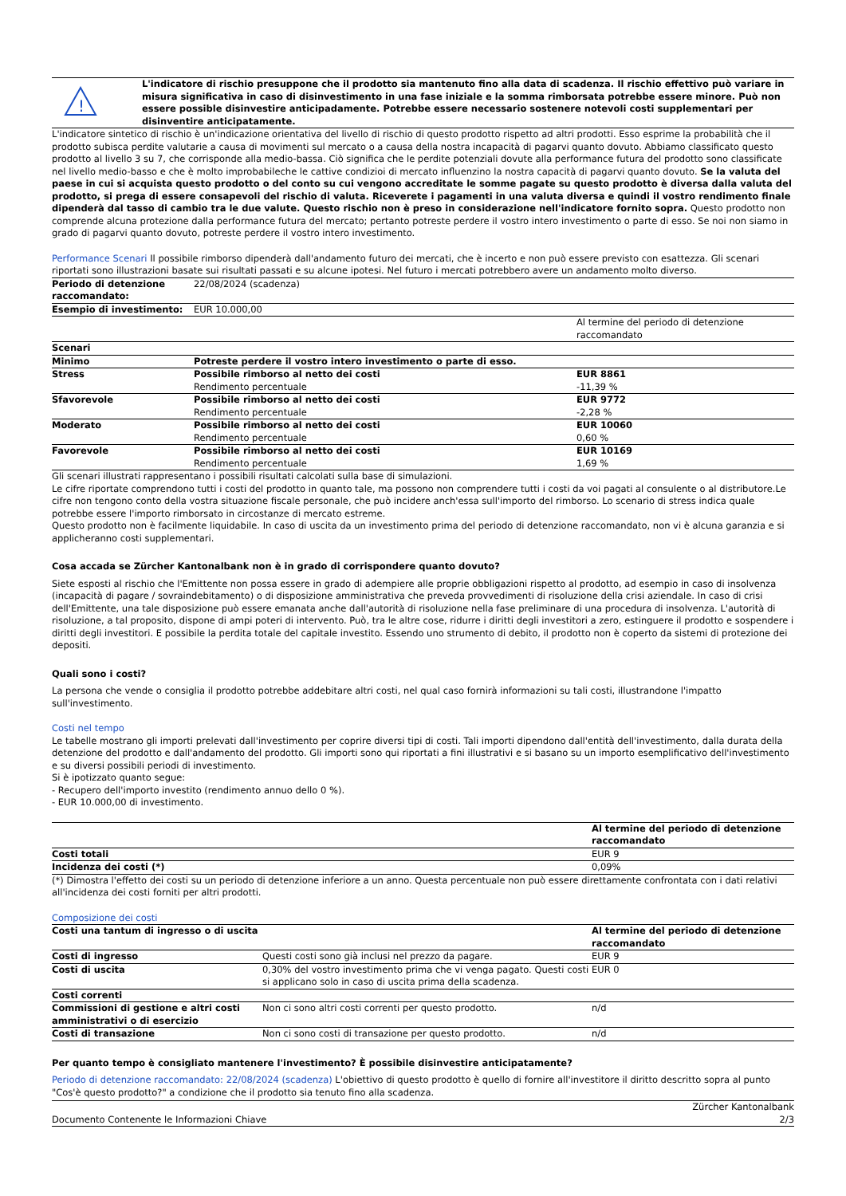| ! | L'indicatore di rischio presuppone che il prodotto sia mantenuto fino alla data di scadenza. Il rischio effettivo può variare in misura significativa in caso di disinvestimento in una fase iniziale e la somma rimborsata potrebbe essere minore. Può non essere possible disinvestire anticipadamente. Potrebbe essere necessario sostenere notevoli costi supplementari per disinventire anticipatamente. |
L'indicatore sintetico di rischio è un'indicazione orientativa del livello di rischio di questo prodotto rispetto ad altri prodotti. Esso esprime la probabilità che il prodotto subisca perdite valutarie a causa di movimenti sul mercato o a causa della nostra incapacità di pagarvi quanto dovuto. Abbiamo classificato questo prodotto al livello 3 su 7, che corrisponde alla medio-bassa. Ciò significa che le perdite potenziali dovute alla performance futura del prodotto sono classificate nel livello medio-basso e che è molto improbabileche le cattive condizioi di mercato influenzino la nostra capacità di pagarvi quanto dovuto. Se la valuta del paese in cui si acquista questo prodotto o del conto su cui vengono accreditate le somme pagate su questo prodotto è diversa dalla valuta del prodotto, si prega di essere consapevoli del rischio di valuta. Riceverete i pagamenti in una valuta diversa e quindi il vostro rendimento finale dipenderà dal tasso di cambio tra le due valute. Questo rischio non è preso in considerazione nell'indicatore fornito sopra. Questo prodotto non comprende alcuna protezione dalla performance futura del mercato; pertanto potreste perdere il vostro intero investimento o parte di esso. Se noi non siamo in grado di pagarvi quanto dovuto, potreste perdere il vostro intero investimento.
Performance Scenari Il possibile rimborso dipenderà dall'andamento futuro dei mercati, che è incerto e non può essere previsto con esattezza. Gli scenari riportati sono illustrazioni basate sui risultati passati e su alcune ipotesi. Nel futuro i mercati potrebbero avere un andamento molto diverso.
| Periodo di detenzione raccomandato: | 22/08/2024 (scadenza) | |
| Esempio di investimento: | EUR 10.000,00 | |
| | | Al termine del periodo di detenzione raccomandato |
| Scenari | | |
| Minimo | Potreste perdere il vostro intero investimento o parte di esso. | |
| Stress | Possibile rimborso al netto dei costi Rendimento percentuale | EUR 8861 -11,39 % |
| Sfavorevole | Possibile rimborso al netto dei costi Rendimento percentuale | EUR 9772 -2,28 % |
| Moderato | Possibile rimborso al netto dei costi Rendimento percentuale | EUR 10060 0,60 % |
| Favorevole | Possibile rimborso al netto dei costi Rendimento percentuale | EUR 10169 1,69 % |
Gli scenari illustrati rappresentano i possibili risultati calcolati sulla base di simulazioni.
Le cifre riportate comprendono tutti i costi del prodotto in quanto tale, ma possono non comprendere tutti i costi da voi pagati al consulente o al distributore.Le cifre non tengono conto della vostra situazione fiscale personale, che può incidere anch'essa sull'importo del rimborso. Lo scenario di stress indica quale potrebbe essere l'importo rimborsato in circostanze di mercato estreme.
Questo prodotto non è facilmente liquidabile. In caso di uscita da un investimento prima del periodo di detenzione raccomandato, non vi è alcuna garanzia e si applicheranno costi supplementari.
Cosa accada se Zürcher Kantonalbank non è in grado di corrispondere quanto dovuto?
Siete esposti al rischio che l'Emittente non possa essere in grado di adempiere alle proprie obbligazioni rispetto al prodotto, ad esempio in caso di insolvenza (incapacità di pagare / sovraindebitamento) o di disposizione amministrativa che preveda provvedimenti di risoluzione della crisi aziendale. In caso di crisi dell'Emittente, una tale disposizione può essere emanata anche dall'autorità di risoluzione nella fase preliminare di una procedura di insolvenza. L'autorità di risoluzione, a tal proposito, dispone di ampi poteri di intervento. Può, tra le altre cose, ridurre i diritti degli investitori a zero, estinguere il prodotto e sospendere i diritti degli investitori. E possibile la perdita totale del capitale investito. Essendo uno strumento di debito, il prodotto non è coperto da sistemi di protezione dei depositi.
Quali sono i costi?
La persona che vende o consiglia il prodotto potrebbe addebitare altri costi, nel qual caso fornirà informazioni su tali costi, illustrandone l'impatto sull'investimento.
Costi nel tempo
Le tabelle mostrano gli importi prelevati dall'investimento per coprire diversi tipi di costi. Tali importi dipendono dall'entità dell'investimento, dalla durata della detenzione del prodotto e dall'andamento del prodotto. Gli importi sono qui riportati a fini illustrativi e si basano su un importo esemplificativo dell'investimento e su diversi possibili periodi di investimento.
Si è ipotizzato quanto segue:
- Recupero dell'importo investito (rendimento annuo dello 0 %).
- EUR 10.000,00 di investimento.
| | Al termine del periodo di detenzione raccomandato |
| --- | --- |
| Costi totali | EUR 9 |
| Incidenza dei costi (*) | 0,09% |
(*) Dimostra l'effetto dei costi su un periodo di detenzione inferiore a un anno. Questa percentuale non può essere direttamente confrontata con i dati relativi all'incidenza dei costi forniti per altri prodotti.
Composizione dei costi
| Costi una tantum di ingresso o di uscita | | Al termine del periodo di detenzione raccomandato |
| --- | --- | --- |
| Costi di ingresso | Questi costi sono già inclusi nel prezzo da pagare. | EUR 9 |
| Costi di uscita | 0,30% del vostro investimento prima che vi venga pagato. Questi costi si applicano solo in caso di uscita prima della scadenza. | EUR 0 |
| Costi correnti | | |
| Commissioni di gestione e altri costi amministrativi o di esercizio | Non ci sono altri costi correnti per questo prodotto. | n/d |
| Costi di transazione | Non ci sono costi di transazione per questo prodotto. | n/d |
Per quanto tempo è consigliato mantenere l'investimento? È possibile disinvestire anticipatamente?
Periodo di detenzione raccomandato: 22/08/2024 (scadenza) L'obiettivo di questo prodotto è quello di fornire all'investitore il diritto descritto sopra al punto "Cos'è questo prodotto?" a condizione che il prodotto sia tenuto fino alla scadenza.
| Documento Contenente le Informazioni Chiave | Zürcher Kantonalbank 2/3 |